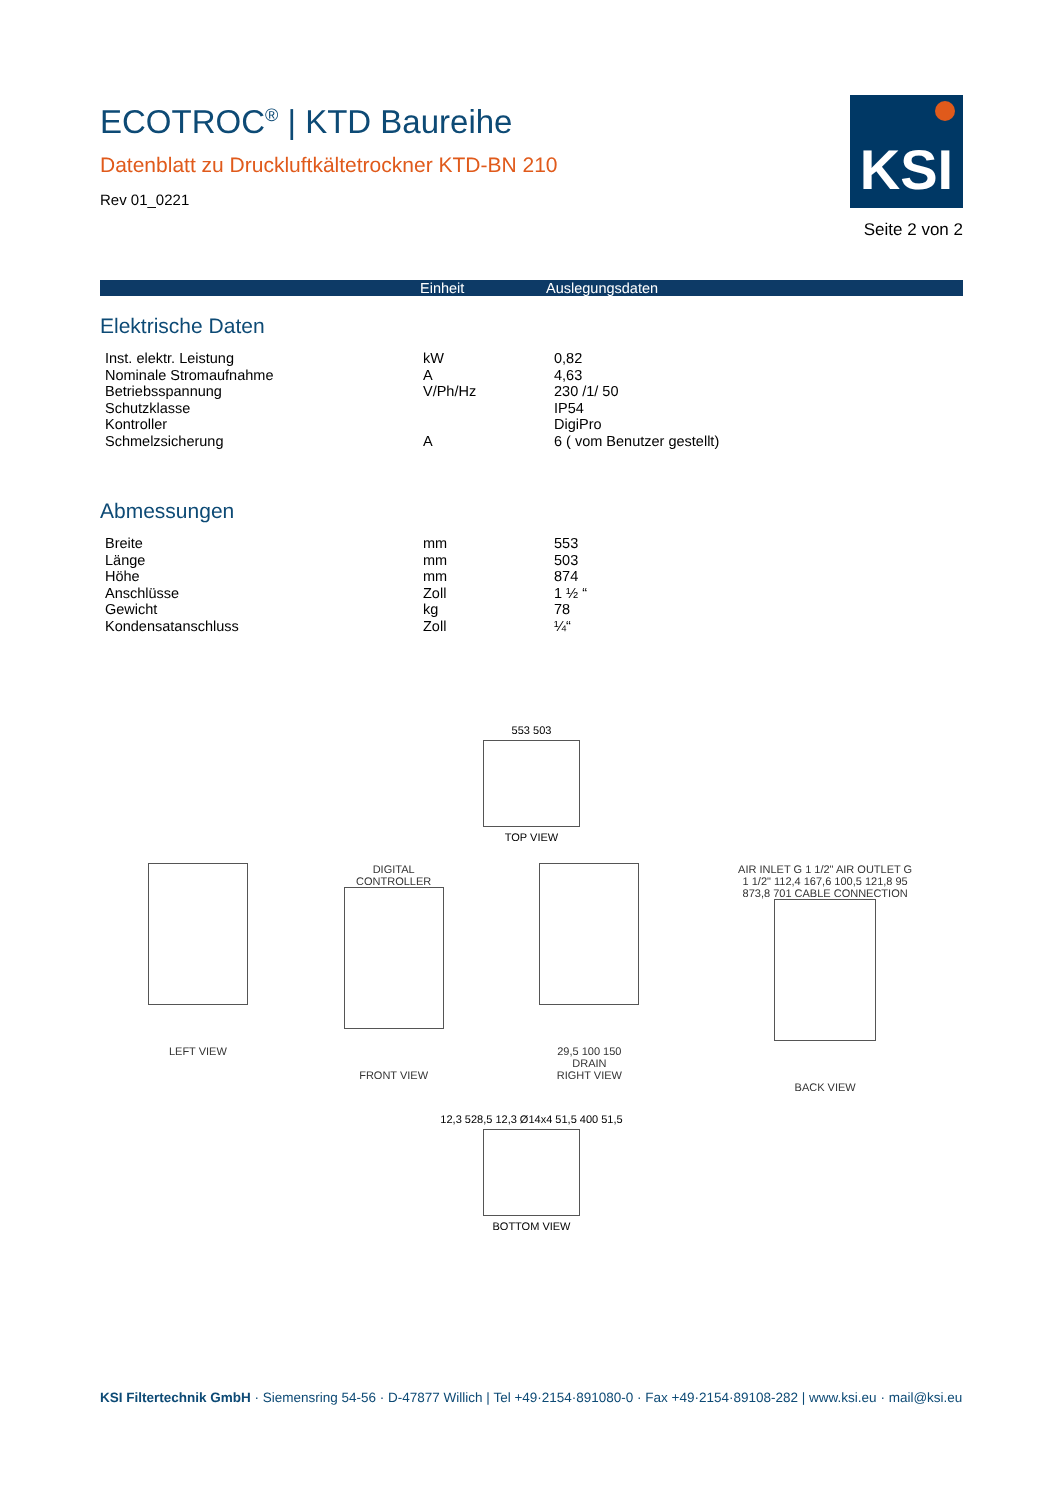ECOTROC<sup>®</sup> | KTD Baureihe
Datenblatt zu Druckluftkältetrockner KTD-BN 210
Rev 01_0221
KSI
Seite 2 von 2
| | Einheit | Auslegungsdaten |
| --- | --- | --- |
Elektrische Daten
| Inst. elektr. Leistung | kW | 0,82 |
| Nominale Stromaufnahme | A | 4,63 |
| Betriebsspannung | V/Ph/Hz | 230 /1/ 50 |
| Schutzklasse | | IP54 |
| Kontroller | | DigiPro |
| Schmelzsicherung | A | 6 ( vom Benutzer gestellt) |
Abmessungen
| Breite | mm | 553 |
| Länge | mm | 503 |
| Höhe | mm | 874 |
| Anschlüsse | Zoll | 1 ½ “ |
| Gewicht | kg | 78 |
| Kondensatanschluss | Zoll | ¼“ |
553 503
TOP VIEW
LEFT VIEW DIGITAL CONTROLLER
FRONT VIEW
29,5 100 150 DRAIN
RIGHT VIEW
AIR INLET G 1 1/2" AIR OUTLET G 1 1/2" 112,4 167,6 100,5 121,8 95 873,8 701 CABLE CONNECTION
BACK VIEW
12,3 528,5 12,3 Ø14x4 51,5 400 51,5
BOTTOM VIEW
KSI Filtertechnik GmbH · Siemensring 54-56 · D-47877 Willich | Tel +49·2154·891080-0 · Fax +49·2154·89108-282 | www.ksi.eu · mail@ksi.eu